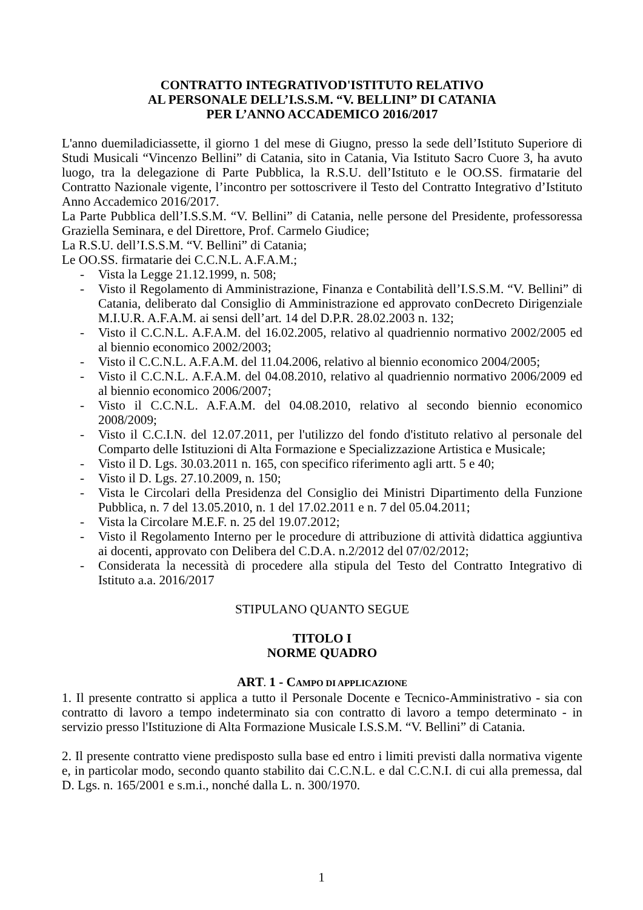CONTRATTO INTEGRATIVOD'ISTITUTO RELATIVO
AL PERSONALE DELL’I.S.S.M. “V. BELLINI” DI CATANIA
PER L’ANNO ACCADEMICO 2016/2017
L'anno duemiladiciassette, il giorno 1 del mese di Giugno, presso la sede dell’Istituto Superiore di Studi Musicali “Vincenzo Bellini” di Catania, sito in Catania, Via Istituto Sacro Cuore 3, ha avuto luogo, tra la delegazione di Parte Pubblica, la R.S.U. dell’Istituto e le OO.SS. firmatarie del Contratto Nazionale vigente, l’incontro per sottoscrivere il Testo del Contratto Integrativo d’Istituto Anno Accademico 2016/2017.
La Parte Pubblica dell’I.S.S.M. “V. Bellini” di Catania, nelle persone del Presidente, professoressa Graziella Seminara, e del Direttore, Prof. Carmelo Giudice;
La R.S.U. dell’I.S.S.M. “V. Bellini” di Catania;
Le OO.SS. firmatarie dei C.C.N.L. A.F.A.M.;
- Vista la Legge 21.12.1999, n. 508;
- Visto il Regolamento di Amministrazione, Finanza e Contabilità dell’I.S.S.M. “V. Bellini” di Catania, deliberato dal Consiglio di Amministrazione ed approvato conDecreto Dirigenziale M.I.U.R. A.F.A.M. ai sensi dell’art. 14 del D.P.R. 28.02.2003 n. 132;
- Visto il C.C.N.L. A.F.A.M. del 16.02.2005, relativo al quadriennio normativo 2002/2005 ed al biennio economico 2002/2003;
- Visto il C.C.N.L. A.F.A.M. del 11.04.2006, relativo al biennio economico 2004/2005;
- Visto il C.C.N.L. A.F.A.M. del 04.08.2010, relativo al quadriennio normativo 2006/2009 ed al biennio economico 2006/2007;
- Visto il C.C.N.L. A.F.A.M. del 04.08.2010, relativo al secondo biennio economico 2008/2009;
- Visto il C.C.I.N. del 12.07.2011, per l'utilizzo del fondo d'istituto relativo al personale del Comparto delle Istituzioni di Alta Formazione e Specializzazione Artistica e Musicale;
- Visto il D. Lgs. 30.03.2011 n. 165, con specifico riferimento agli artt. 5 e 40;
- Visto il D. Lgs. 27.10.2009, n. 150;
- Vista le Circolari della Presidenza del Consiglio dei Ministri Dipartimento della Funzione Pubblica, n. 7 del 13.05.2010, n. 1 del 17.02.2011 e n. 7 del 05.04.2011;
- Vista la Circolare M.E.F. n. 25 del 19.07.2012;
- Visto il Regolamento Interno per le procedure di attribuzione di attività didattica aggiuntiva ai docenti, approvato con Delibera del C.D.A. n.2/2012 del 07/02/2012;
- Considerata la necessità di procedere alla stipula del Testo del Contratto Integrativo di Istituto a.a. 2016/2017
STIPULANO QUANTO SEGUE
TITOLO I
NORME QUADRO
ART. 1 - CAMPO DI APPLICAZIONE
1. Il presente contratto si applica a tutto il Personale Docente e Tecnico-Amministrativo - sia con contratto di lavoro a tempo indeterminato sia con contratto di lavoro a tempo determinato - in servizio presso l'Istituzione di Alta Formazione Musicale I.S.S.M. “V. Bellini” di Catania.
2. Il presente contratto viene predisposto sulla base ed entro i limiti previsti dalla normativa vigente e, in particolar modo, secondo quanto stabilito dai C.C.N.L. e dal C.C.N.I. di cui alla premessa, dal D. Lgs. n. 165/2001 e s.m.i., nonché dalla L. n. 300/1970.
1